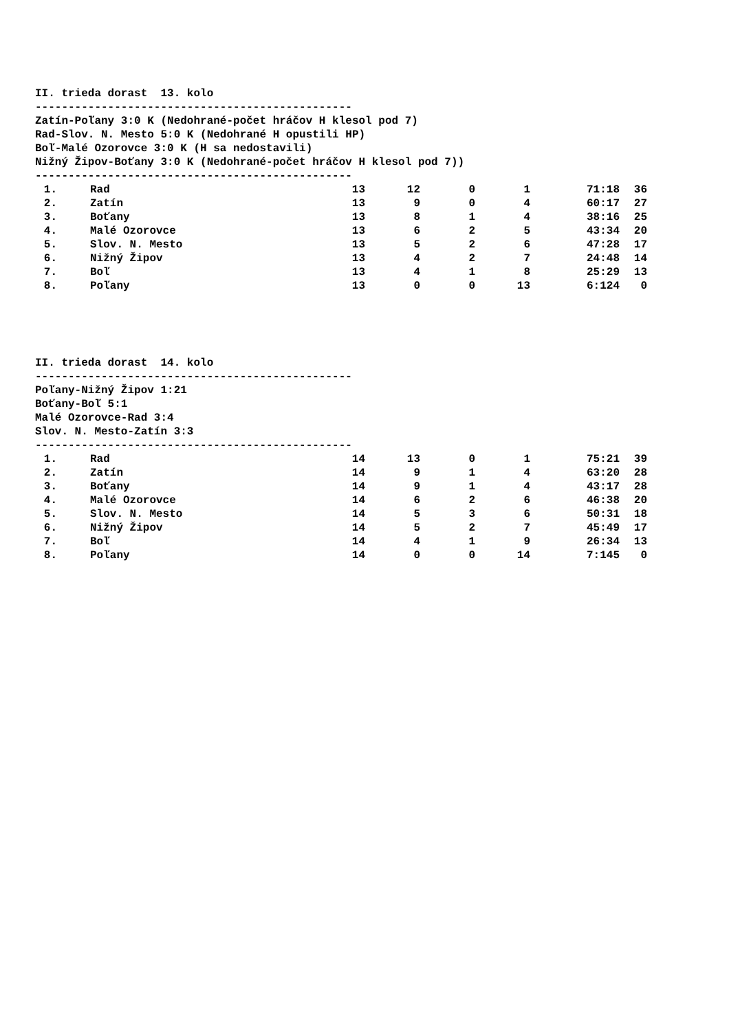II. trieda dorast 13. kolo
------------------------------------------------
Zatín-Poľany 3:0 K (Nedohrané-počet hráčov H klesol pod 7)
Rad-Slov. N. Mesto 5:0 K (Nedohrané H opustili HP)
Boľ-Malé Ozorovce 3:0 K (H sa nedostavili)
Nižný Žipov-Boťany 3:0 K (Nedohrané-počet hráčov H klesol pod 7))
------------------------------------------------
| 1. | Rad | 13 | 12 | 0 | 1 | 71:18 | 36 |
| 2. | Zatín | 13 | 9 | 0 | 4 | 60:17 | 27 |
| 3. | Boťany | 13 | 8 | 1 | 4 | 38:16 | 25 |
| 4. | Malé Ozorovce | 13 | 6 | 2 | 5 | 43:34 | 20 |
| 5. | Slov. N. Mesto | 13 | 5 | 2 | 6 | 47:28 | 17 |
| 6. | Nižný Žipov | 13 | 4 | 2 | 7 | 24:48 | 14 |
| 7. | Boľ | 13 | 4 | 1 | 8 | 25:29 | 13 |
| 8. | Poľany | 13 | 0 | 0 | 13 | 6:124 | 0 |
II. trieda dorast 14. kolo
------------------------------------------------
Poľany-Nižný Žipov 1:21
Boťany-Boľ 5:1
Malé Ozorovce-Rad 3:4
Slov. N. Mesto-Zatín 3:3
------------------------------------------------
| 1. | Rad | 14 | 13 | 0 | 1 | 75:21 | 39 |
| 2. | Zatín | 14 | 9 | 1 | 4 | 63:20 | 28 |
| 3. | Boťany | 14 | 9 | 1 | 4 | 43:17 | 28 |
| 4. | Malé Ozorovce | 14 | 6 | 2 | 6 | 46:38 | 20 |
| 5. | Slov. N. Mesto | 14 | 5 | 3 | 6 | 50:31 | 18 |
| 6. | Nižný Žipov | 14 | 5 | 2 | 7 | 45:49 | 17 |
| 7. | Boľ | 14 | 4 | 1 | 9 | 26:34 | 13 |
| 8. | Poľany | 14 | 0 | 0 | 14 | 7:145 | 0 |